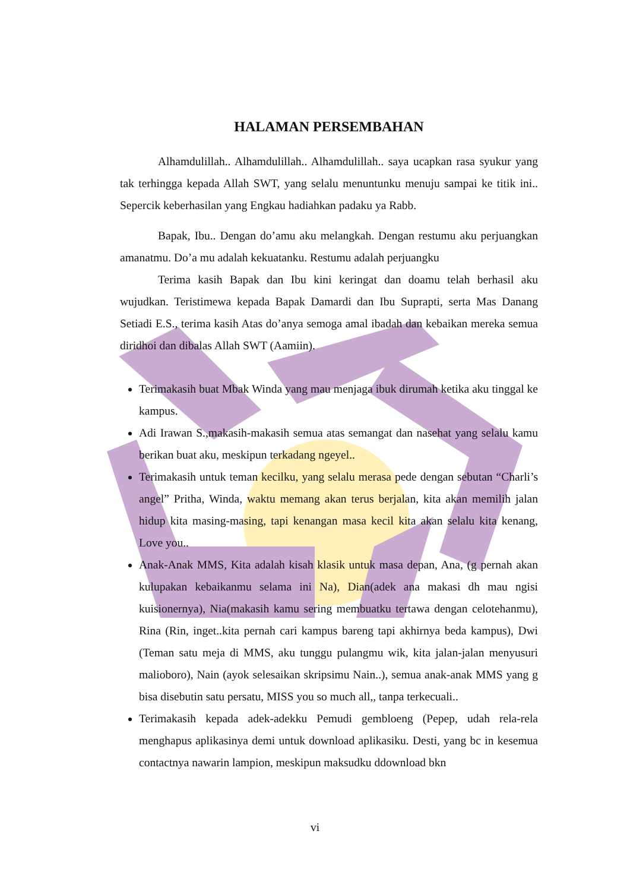HALAMAN PERSEMBAHAN
Alhamdulillah.. Alhamdulillah.. Alhamdulillah.. saya ucapkan rasa syukur yang tak terhingga kepada Allah SWT, yang selalu menuntunku menuju sampai ke titik ini.. Sepercik keberhasilan yang Engkau hadiahkan padaku ya Rabb.
Bapak, Ibu.. Dengan do’amu aku melangkah. Dengan restumu aku perjuangkan amanatmu. Do’a mu adalah kekuatanku. Restumu adalah perjuangku
Terima kasih Bapak dan Ibu kini keringat dan doamu telah berhasil aku wujudkan. Teristimewa kepada Bapak Damardi dan Ibu Suprapti, serta Mas Danang Setiadi E.S., terima kasih Atas do’anya semoga amal ibadah dan kebaikan mereka semua diridhoi dan dibalas Allah SWT (Aamiin).
Terimakasih buat Mbak Winda yang mau menjaga ibuk dirumah ketika aku tinggal ke kampus.
Adi Irawan S.,makasih-makasih semua atas semangat dan nasehat yang selalu kamu berikan buat aku, meskipun terkadang ngeyel..
Terimakasih untuk teman kecilku, yang selalu merasa pede dengan sebutan “Charli’s angel” Pritha, Winda, waktu memang akan terus berjalan, kita akan memilih jalan hidup kita masing-masing, tapi kenangan masa kecil kita akan selalu kita kenang, Love you..
Anak-Anak MMS, Kita adalah kisah klasik untuk masa depan, Ana, (g pernah akan kulupakan kebaikanmu selama ini Na), Dian(adek ana makasi dh mau ngisi kuisionernya), Nia(makasih kamu sering membuatku tertawa dengan celotehanmu), Rina (Rin, inget..kita pernah cari kampus bareng tapi akhirnya beda kampus), Dwi (Teman satu meja di MMS, aku tunggu pulangmu wik, kita jalan-jalan menyusuri malioboro), Nain (ayok selesaikan skripsimu Nain..), semua anak-anak MMS yang g bisa disebutin satu persatu, MISS you so much all,, tanpa terkecuali..
Terimakasih kepada adek-adekku Pemudi gembloeng (Pepep, udah rela-rela menghapus aplikasinya demi untuk download aplikasiku. Desti, yang bc in kesemua contactnya nawarin lampion, meskipun maksudku ddownload bkn
vi